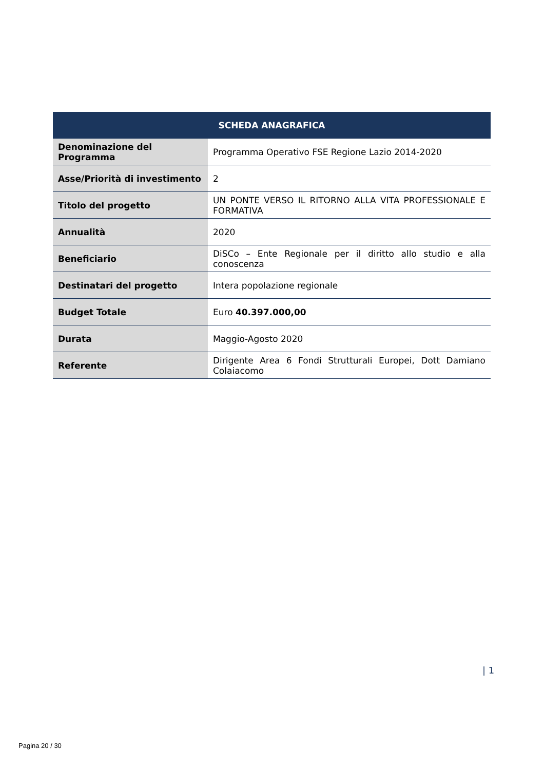| SCHEDA ANAGRAFICA | |
| --- | --- |
| Denominazione del Programma | Programma Operativo FSE Regione Lazio 2014-2020 |
| Asse/Priorità di investimento | 2 |
| Titolo del progetto | UN PONTE VERSO IL RITORNO ALLA VITA PROFESSIONALE E FORMATIVA |
| Annualità | 2020 |
| Beneficiario | DiSCo – Ente Regionale per il diritto allo studio e alla conoscenza |
| Destinatari del progetto | Intera popolazione regionale |
| Budget Totale | Euro 40.397.000,00 |
| Durata | Maggio-Agosto 2020 |
| Referente | Dirigente Area 6 Fondi Strutturali Europei, Dott Damiano Colaiacomo |
| 1
Pagina 20 / 30